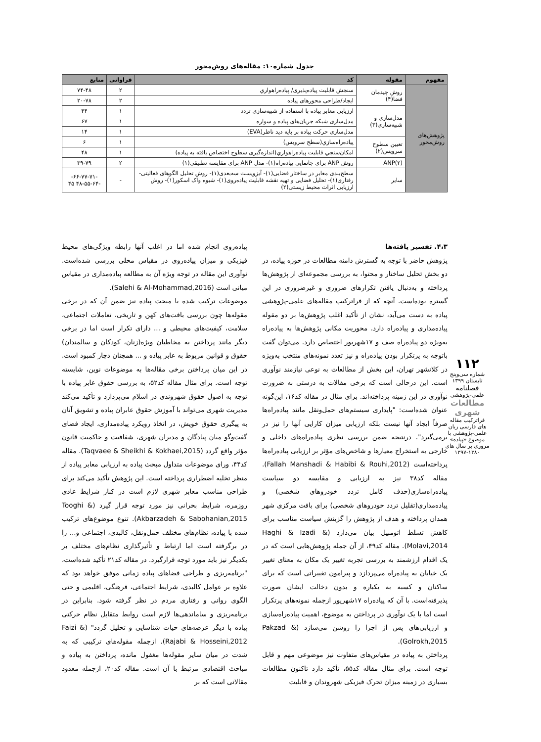جدول شماره۱۰: مقاله‌های روش‌محور
| مفهوم | مقوله | کد | فراوانی | منابع |
| --- | --- | --- | --- | --- |
| پژوهش‌های روش‌محور | روش چیدمان فضا(۴) | سنجش قابلیت پیاده‌پذیری/ پیاده‌راهواري | ۲ | ۷۴-۴۸ |
| | | ایجاد/طراحی محورهای پیاده | ۲ | ۲۰-۷۸ |
| | مدل‌سازی و شبیه‌سازی(۳) | ارزیابی معابر پیاده با استفاده از شبیه‌سازی تردد | ۱ | ۴۴ |
| | | مدل‌سازی شبکه جریان‌های پیاده و سواره | ۱ | ۶۷ |
| | | مدل‌سازی حرکت پیاده بر پایه دید ناظر(EVA) | ۱ | ۱۴ |
| | تعیین سطوح سرویس(۲) | پیاده‌راه‌سازي(سطح سرویس) | ۱ | ۶ |
| | | امکان‌سنجي قابلیت پیاده‌راهواري(اندازه‌گیری سطوح اختصاص یافته به پیاده) | ۱ | ۴۸ |
| | ANP(۲) | روش ANP برای جانمایی پیاده‌راه(۱)- مدل ANP برای مقایسه تطبیقی(۱) | ۲ | ۳۹-۷۹ |
| | سایر | سطح‌بندی معابر در ساختار فضایی(۱)- آیزویست سه‌بعدی(۱)- روش تحلیل الگوهای فعالیتی-رفتاری(۱)- تحلیل فضایی و تهیه نقشه قابلیت پیاده‌روی(۱)- شیوه واک اسکور(۱)- روش ارزیابی اثرات محیط زیستی(۲) | - | -۶۶-۷۷-۷۱- -۴۸-۵۵-۶۴ ۴۵ |
۴،۳. تفسیر یافته‌ها
پژوهش حاضر با توجه به گسترش دامنه مطالعات در حوزه پیاده، در دو بخش تحلیل ساختار و محتوا، به بررسی مجموعه‌ای از پژوهش‌ها پرداخته و به‌دنبال یافتن تکرارهای ضروری و غیرضروری در این گستره بوده‌است. آنچه که از فراترکیب مقاله‌های علمی-پژوهشی پیاده به دست می‌آید، نشان از تأکید اغلب پژوهش‌ها بر دو مقوله پیاده‌مداری و پیاده‌راه دارد. محوریت مکانی پژوهش‌ها به پیاده‌راه به‌ویژه دو پیاده‌راه صف و ۱۷شهریور اختصاص دارد. می‌توان گفت باتوجه به پرتکرار بودن پیاده‌راه و نیز تعدد نمونه‌های منتخب به‌ویژه در کلانشهر تهران، این بخش از مطالعات به نوعی نیازمند نوآوری است. این درحالی است که برخی مقالات به درستی به ضرورت نوآوری در این زمینه پرداخته‌اند. برای مثال در مقاله کد۱۶، این‌گونه عنوان شده‌است: "پایداری سیستم‌های حمل‌ونقل مانند پیاده‌راه‌ها صرفاً ایجاد آنها نیست بلکه ارزیابی میزان کارایی آنها را نیز در برمی‌گیرد". درنتیجه ضمن بررسی نظری پیاده‌راه‌های داخلی و خارجی به استخراج معیارها و شاخص‌های مؤثر بر ارزیابی پیاده‌راه‌ها پرداخته‌است (Fallah Manshadi & Habibi & Rouhi,2012). مقاله کد۳۸ نیز به ارزیابی و مقایسه دو سیاست پیاده‌راه‌سازی(حذف کامل تردد خودروهای شخصی) و پیاده‌مداری(تقلیل تردد خودروهای شخصی) برای بافت مرکزی شهر همدان پرداخته و هدف از پژوهش را گزینش سیاست مناسب برای کاهش تسلط اتومبیل بیان می‌دارد (Haghi & Izadi & Molavi,2014). مقاله کد۴۹، از آن جمله پژوهش‌هایی است که در یک اقدام ارزشمند به بررسی تجربه تغییر یک مکان به معنای تغییر یک خیابان به پیاده‌راه می‌پردازد و پیرامون تغییراتی است که برای ساکنان و کسبه به یکباره و بدون دخالت ایشان صورت پذیرفته‌است. با آن که پیاده‌راه ۱۷شهریور ازجمله نمونه‌های پرتکرار است اما با یک نوآوری در پرداختن به موضوع، اهمیت پیاده‌راه‌سازی و ارزیابی‌های پس از اجرا را روشن می‌سازد (Pakzad & Golrokh,2015).
پرداختن به پیاده در مقیاس‌های متفاوت نیز موضوعی مهم و قابل توجه است. برای مثال مقاله کد۵۵، تأکید دارد تاکنون مطالعات بسیاری در زمینه میزان تحرک فیزیکی شهروندان و قابلیت
پیاده‌روی انجام شده اما در اغلب آنها رابطه ویژگی‌های محیط فیزیکی و میزان پیاده‌روی در مقیاس محلی بررسی شده‌است. نوآوری این مقاله در توجه ویژه آن به مطالعه پیاده‌مداری در مقیاس میانی است (Salehi & Al-Mohammad,2016).
موضوعات ترکیب شده با مبحث پیاده نیز ضمن آن که در برخی مقوله‌ها چون بررسی بافت‌های کهن و تاریخی، تعاملات اجتماعی، سلامت، کیفیت‌های محیطی و ... دارای تکرار است اما در برخی دیگر مانند پرداختن به مخاطبان ویژه(زنان، کودکان و سالمندان) حقوق و قوانین مربوط به عابر پیاده و ... همچنان دچار کمبود است. در این میان پرداختن برخی مقاله‌ها به موضوعات نوین، شایسته توجه است. برای مثال مقاله کد۵۲، به بررسی حقوق عابر پیاده با توجه به اصول حقوق شهروندی در اسلام می‌پردازد و تأکید می‌کند مدیریت شهری می‌تواند با آموزش حقوق عابران پیاده و تشویق آنان به پیگیری حقوق خویش، در اتخاذ رویکرد پیاده‌مداری، ایجاد فضای گفت‌وگو میان پیادگان و مدیران شهری، شفافیت و حاکمیت قانون مؤثر واقع گردد (Taqvaee & Sheikhi & Kokhaei,2015). مقاله کد۴۴، ورای موضوعات متداول مبحث پیاده به ارزیابی معابر پیاده از منظر تخلیه اضطراری پرداخته است. این پژوهش تأکید می‌کند برای طراحی مناسب معابر شهری لازم است در کنار شرایط عادی روزمره، شرایط بحرانی نیز مورد توجه قرار گیرد (Tooghi & Akbarzadeh & Sabohanian,2015). تنوع موضوع‌های ترکیب شده با پیاده، نظام‌های مختلف حمل‌ونقل، کالبدی، اجتماعی و... را در برگرفته است اما ارتباط و تأثیرگذاری نظام‌های مختلف بر یکدیگر نیز باید مورد توجه قرارگیرد. در مقاله کد۲۱ تأکید شده‌است، "برنامه‌ریزی و طراحی فضاهای پیاده زمانی موفق خواهد بود که علاوه بر عوامل کالبدی، شرایط اجتماعی، فرهنگی، اقلیمی و حتی الگوی روانی و رفتاری مردم در نظر گرفته شود. بنابراین در برنامه‌ریزی و ساماندهی‌ها لازم است روابط متقابل نظام حرکتی پیاده با دیگر عرصه‌های حیات شناسایی و تحلیل گردد" (Faizi & Rajabi & Hosseini,2012). ازجمله مقوله‌های ترکیبی که به شدت در میان سایر مقوله‌ها مغفول مانده، پرداختن به پیاده و مباحث اقتصادی مرتبط با آن است. مقاله کد۲۰، ازجمله معدود مقالاتی است که بر
۱۱۲
شماره سی‌وپنج
تابستان ۱۳۹۹
فصلنامه
علمی-پژوهشی
مطالعات شهری
فراترکیب مقاله های فارسی زبان علمی-پژوهشی با موضوع «پیاده» مروری بر سال های ۱۳۸۰-۱۳۹۷